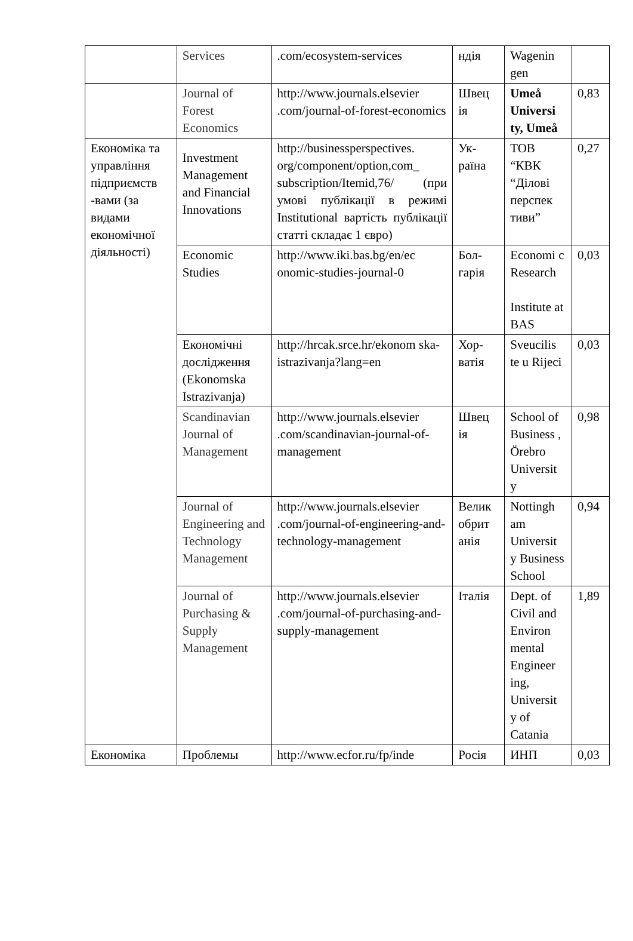| | Services | .com/ecosystem-services | ндія | Wagenin gen | |
| | Journal of Forest Economics | http://www.journals.elsevier .com/journal-of-forest-economics | Швец ія | Umeå Universi ty, Umeå | 0,83 |
| Економіка та управління підприємств -вами (за видами економічної діяльності) | Investment Management and Financial Innovations | http://businessperspectives. org/component/option,com_ subscription/Itemid,76/ (при умові публікації в режимі Institutional вартість публікації статті складає 1 євро) | Ук-раїна | ТОВ “КВК “Ділові перспек тиви” | 0,27 |
| | Economic Studies | http://www.iki.bas.bg/en/ec onomic-studies-journal-0 | Бол-гарія | Economi c Research Institute at BAS | 0,03 |
| | Економічні дослідження (Ekonomska Istrazivanja) | http://hrcak.srce.hr/ekonom ska-istrazivanja?lang=en | Хор-ватія | Sveucilis te u Rijeci | 0,03 |
| | Scandinavian Journal of Management | http://www.journals.elsevier .com/scandinavian-journal-of-management | Швец ія | School of Business , Örebro Universit y | 0,98 |
| | Journal of Engineering and Technology Management | http://www.journals.elsevier .com/journal-of-engineering-and-technology-management | Велик обрит анія | Nottingh am Universit y Business School | 0,94 |
| | Journal of Purchasing & Supply Management | http://www.journals.elsevier .com/journal-of-purchasing-and-supply-management | Італія | Dept. of Civil and Environ mental Engineer ing, Universit y of Catania | 1,89 |
| Економіка | Проблемы | http://www.ecfor.ru/fp/inde | Росія | ИНП | 0,03 |